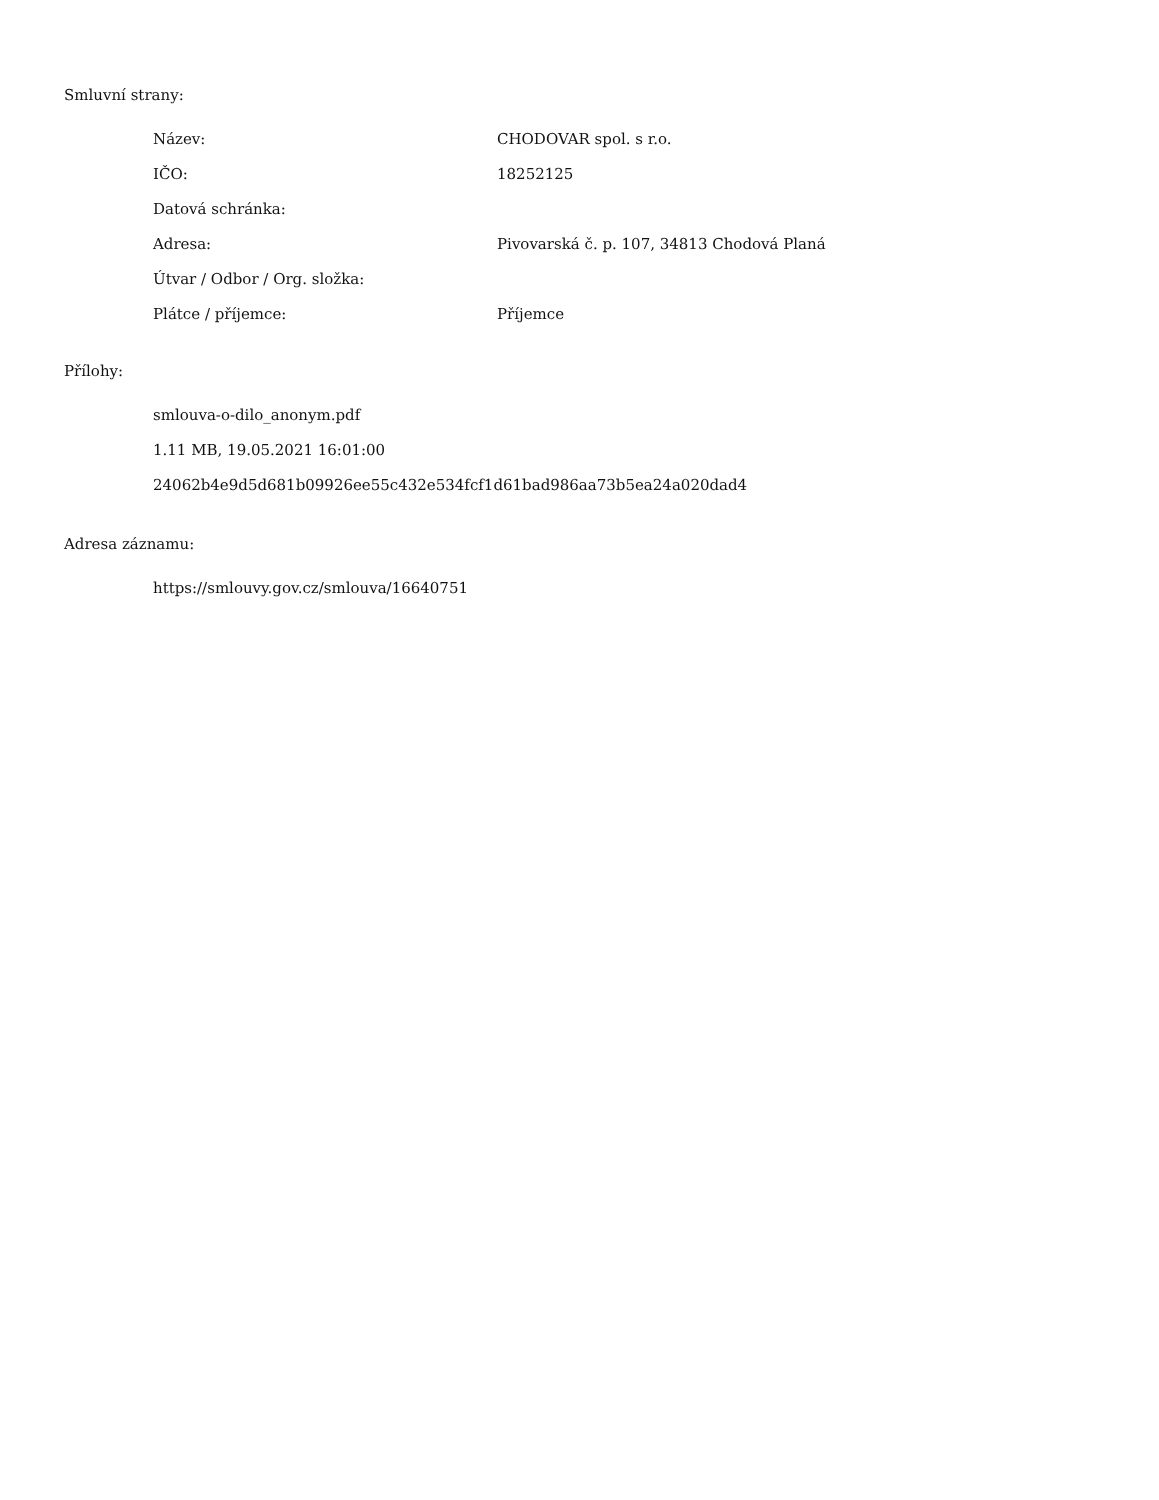Smluvní strany:
| Název: | CHODOVAR spol. s r.o. |
| IČO: | 18252125 |
| Datová schránka: | |
| Adresa: | Pivovarská č. p. 107, 34813 Chodová Planá |
| Útvar / Odbor / Org. složka: | |
| Plátce / příjemce: | Příjemce |
Přílohy:
smlouva-o-dilo_anonym.pdf
1.11 MB, 19.05.2021 16:01:00
24062b4e9d5d681b09926ee55c432e534fcf1d61bad986aa73b5ea24a020dad4
Adresa záznamu:
https://smlouvy.gov.cz/smlouva/16640751